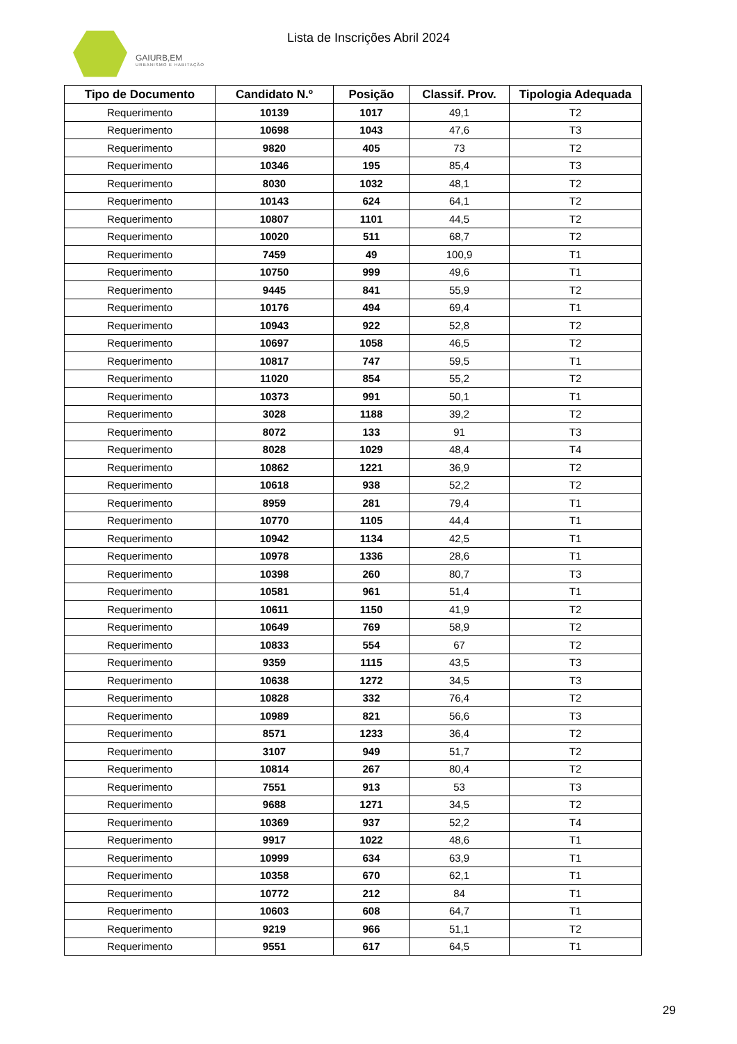GAIURB,EM
URBANISMO E HABITAÇÃO
Lista de Inscrições Abril 2024
| Tipo de Documento | Candidato N.º | Posição | Classif. Prov. | Tipologia Adequada |
| --- | --- | --- | --- | --- |
| Requerimento | 10139 | 1017 | 49,1 | T2 |
| Requerimento | 10698 | 1043 | 47,6 | T3 |
| Requerimento | 9820 | 405 | 73 | T2 |
| Requerimento | 10346 | 195 | 85,4 | T3 |
| Requerimento | 8030 | 1032 | 48,1 | T2 |
| Requerimento | 10143 | 624 | 64,1 | T2 |
| Requerimento | 10807 | 1101 | 44,5 | T2 |
| Requerimento | 10020 | 511 | 68,7 | T2 |
| Requerimento | 7459 | 49 | 100,9 | T1 |
| Requerimento | 10750 | 999 | 49,6 | T1 |
| Requerimento | 9445 | 841 | 55,9 | T2 |
| Requerimento | 10176 | 494 | 69,4 | T1 |
| Requerimento | 10943 | 922 | 52,8 | T2 |
| Requerimento | 10697 | 1058 | 46,5 | T2 |
| Requerimento | 10817 | 747 | 59,5 | T1 |
| Requerimento | 11020 | 854 | 55,2 | T2 |
| Requerimento | 10373 | 991 | 50,1 | T1 |
| Requerimento | 3028 | 1188 | 39,2 | T2 |
| Requerimento | 8072 | 133 | 91 | T3 |
| Requerimento | 8028 | 1029 | 48,4 | T4 |
| Requerimento | 10862 | 1221 | 36,9 | T2 |
| Requerimento | 10618 | 938 | 52,2 | T2 |
| Requerimento | 8959 | 281 | 79,4 | T1 |
| Requerimento | 10770 | 1105 | 44,4 | T1 |
| Requerimento | 10942 | 1134 | 42,5 | T1 |
| Requerimento | 10978 | 1336 | 28,6 | T1 |
| Requerimento | 10398 | 260 | 80,7 | T3 |
| Requerimento | 10581 | 961 | 51,4 | T1 |
| Requerimento | 10611 | 1150 | 41,9 | T2 |
| Requerimento | 10649 | 769 | 58,9 | T2 |
| Requerimento | 10833 | 554 | 67 | T2 |
| Requerimento | 9359 | 1115 | 43,5 | T3 |
| Requerimento | 10638 | 1272 | 34,5 | T3 |
| Requerimento | 10828 | 332 | 76,4 | T2 |
| Requerimento | 10989 | 821 | 56,6 | T3 |
| Requerimento | 8571 | 1233 | 36,4 | T2 |
| Requerimento | 3107 | 949 | 51,7 | T2 |
| Requerimento | 10814 | 267 | 80,4 | T2 |
| Requerimento | 7551 | 913 | 53 | T3 |
| Requerimento | 9688 | 1271 | 34,5 | T2 |
| Requerimento | 10369 | 937 | 52,2 | T4 |
| Requerimento | 9917 | 1022 | 48,6 | T1 |
| Requerimento | 10999 | 634 | 63,9 | T1 |
| Requerimento | 10358 | 670 | 62,1 | T1 |
| Requerimento | 10772 | 212 | 84 | T1 |
| Requerimento | 10603 | 608 | 64,7 | T1 |
| Requerimento | 9219 | 966 | 51,1 | T2 |
| Requerimento | 9551 | 617 | 64,5 | T1 |
29